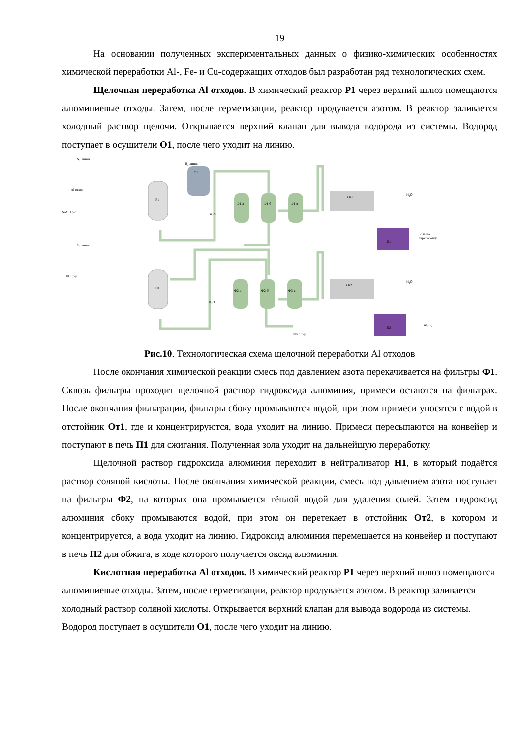19
На основании полученных экспериментальных данных о физико-химических особенностях химической переработки Al-, Fe- и Cu-содержащих отходов был разработан ряд технологических схем.
Щелочная переработка Al отходов. В химический реактор Р1 через верхний шлюз помещаются алюминиевые отходы. Затем, после герметизации, реактор продувается азотом. В реактор заливается холодный раствор щелочи. Открывается верхний клапан для вывода водорода из системы. Водород поступает в осушители О1, после чего уходит на линию.
N₂ линия
H₂ линия
O1
Al отход
Р1
NaOH р-р
Ф1-а
Ф1-б
Ф1-в
H₂O
От1
H₂O
П1
Зола на
переработку
N₂ линия
HCl р-р
Н1
Ф2-а
Ф2-б
Ф3-в
H₂O
От2
H₂O
П2
Al₂O₃
NaCl р-р
Рис.10. Технологическая схема щелочной переработки Al отходов
После окончания химической реакции смесь под давлением азота перекачивается на фильтры Ф1. Сквозь фильтры проходит щелочной раствор гидроксида алюминия, примеси остаются на фильтрах. После окончания фильтрации, фильтры сбоку промываются водой, при этом примеси уносятся с водой в отстойник От1, где и концентрируются, вода уходит на линию. Примеси пересыпаются на конвейер и поступают в печь П1 для сжигания. Полученная зола уходит на дальнейшую переработку.
Щелочной раствор гидроксида алюминия переходит в нейтрализатор Н1, в который подаётся раствор соляной кислоты. После окончания химической реакции, смесь под давлением азота поступает на фильтры Ф2, на которых она промывается тёплой водой для удаления солей. Затем гидроксид алюминия сбоку промываются водой, при этом он перетекает в отстойник От2, в котором и концентрируется, а вода уходит на линию. Гидроксид алюминия перемещается на конвейер и поступают в печь П2 для обжига, в ходе которого получается оксид алюминия.
Кислотная переработка Al отходов. В химический реактор Р1 через верхний шлюз помещаются алюминиевые отходы. Затем, после герметизации, реактор продувается азотом. В реактор заливается холодный раствор соляной кислоты. Открывается верхний клапан для вывода водорода из системы. Водород поступает в осушители О1, после чего уходит на линию.